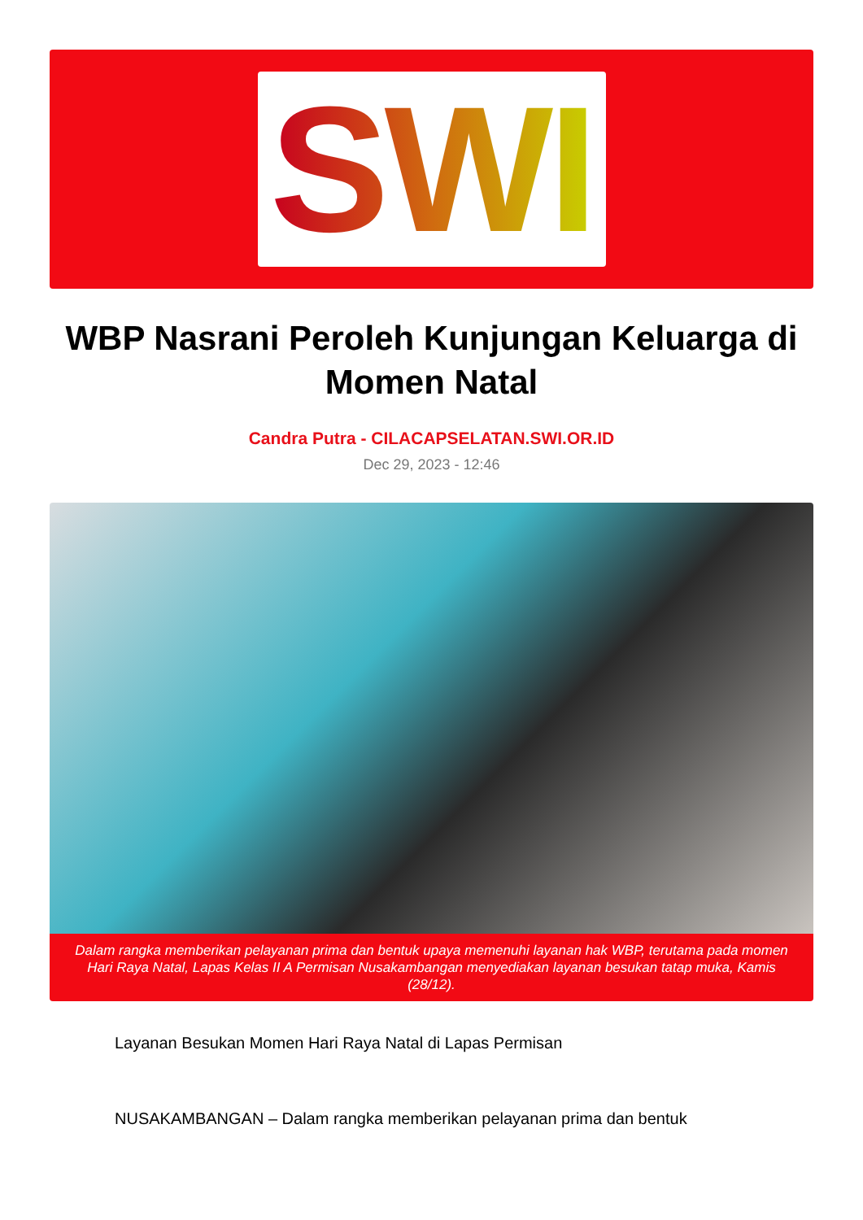SWI
WBP Nasrani Peroleh Kunjungan Keluarga di Momen Natal
Candra Putra - CILACAPSELATAN.SWI.OR.ID
Dec 29, 2023 - 12:46
Dalam rangka memberikan pelayanan prima dan bentuk upaya memenuhi layanan hak WBP, terutama pada momen Hari Raya Natal, Lapas Kelas II A Permisan Nusakambangan menyediakan layanan besukan tatap muka, Kamis (28/12).
Layanan Besukan Momen Hari Raya Natal di Lapas Permisan
NUSAKAMBANGAN – Dalam rangka memberikan pelayanan prima dan bentuk